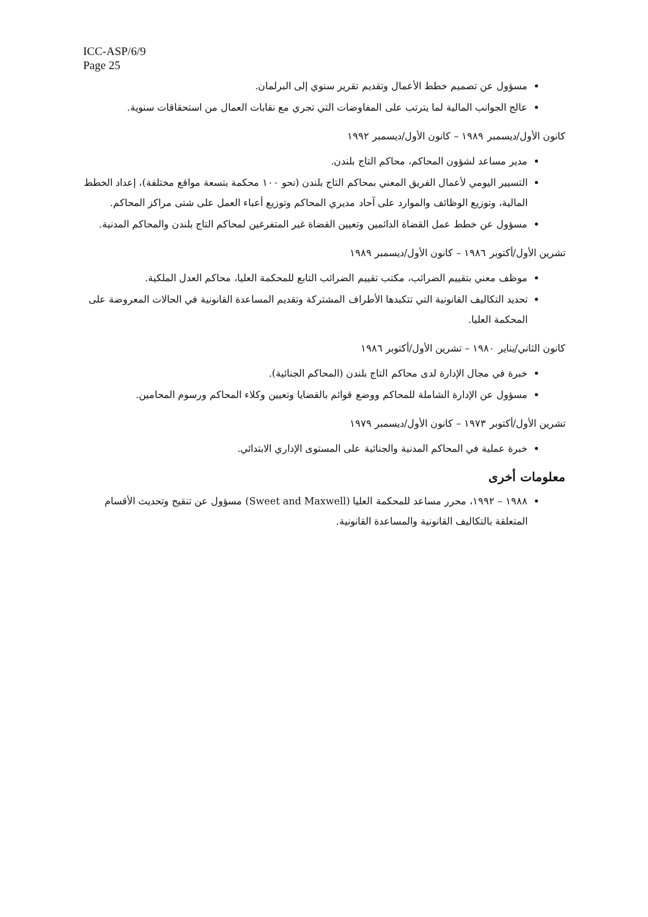ICC-ASP/6/9
Page 25
مسؤول عن تصميم خطط الأعمال وتقديم تقرير سنوي إلى البرلمان.
عالج الجوانب المالية لما يترتب على المفاوضات التي تجري مع نقابات العمال من استحقاقات سنوية.
كانون الأول/ديسمبر ١٩٨٩ – كانون الأول/ديسمبر ١٩٩٢
مدير مساعد لشؤون المحاكم، محاكم التاج بلندن.
التسيير اليومي لأعمال الفريق المعني بمحاكم التاج بلندن (نحو ١٠٠ محكمة بتسعة مواقع مختلفة)، إعداد الخطط المالية، وتوزيع الوظائف والموارد على آحاد مديري المحاكم وتوزيع أعباء العمل على شتى مراكز المحاكم.
مسؤول عن خطط عمل القضاة الدائمين وتعيين القضاة غير المتفرغين لمحاكم التاج بلندن والمحاكم المدنية.
تشرين الأول/أكتوبر ١٩٨٦ – كانون الأول/ديسمبر ١٩٨٩
موظف معني بتقييم الضرائب، مكتب تقييم الضرائب التابع للمحكمة العليا، محاكم العدل الملكية.
تحديد التكاليف القانونية التي تتكبدها الأطراف المشتركة وتقديم المساعدة القانونية في الحالات المعروضة على المحكمة العليا.
كانون الثاني/يناير ١٩٨٠ – تشرين الأول/أكتوبر ١٩٨٦
خبرة في مجال الإدارة لدى محاكم التاج بلندن (المحاكم الجنائية).
مسؤول عن الإدارة الشاملة للمحاكم ووضع قوائم بالقضايا وتعيين وكلاء المحاكم ورسوم المحامين.
تشرين الأول/أكتوبر ١٩٧٣ – كانون الأول/ديسمبر ١٩٧٩
خبرة عملية في المحاكم المدنية والجنائية على المستوى الإداري الابتدائي.
معلومات أخرى
١٩٨٨ – ١٩٩٢، محرر مساعد للمحكمة العليا (Sweet and Maxwell) مسؤول عن تنقيح وتحديث الأقسام المتعلقة بالتكاليف القانونية والمساعدة القانونية.